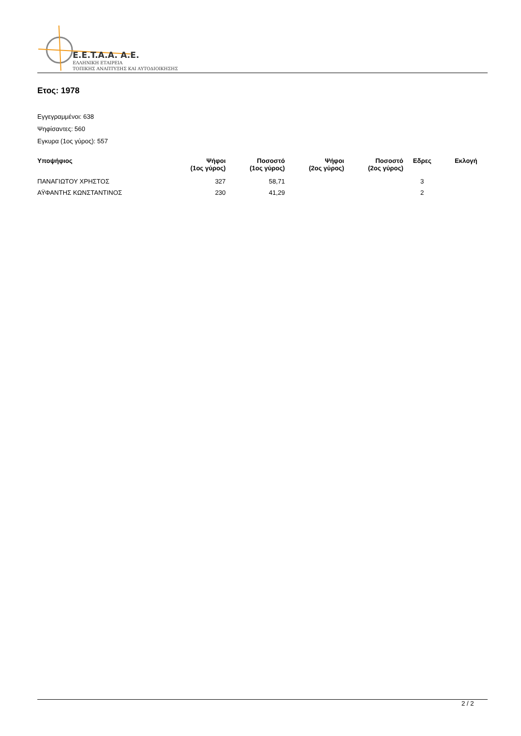E.E.T.A.A. A.E.
ΕΛΛΗΝΙΚΗ ΕΤΑΙΡΕΙΑ
ΤΟΠΙΚΗΣ ΑΝΑΠΤΥΞΗΣ ΚΑΙ ΑΥΤΟΔΙΟΙΚΗΣΗΣ
Ετος: 1978
Εγγεγραμμένοι: 638
Ψηφίσαντες: 560
Εγκυρα (1ος γύρος): 557
| Υποψήφιος | Ψήφοι (1ος γύρος) | Ποσοστό (1ος γύρος) | Ψήφοι (2ος γύρος) | Ποσοστό (2ος γύρος) | Εδρες | Εκλογή |
| --- | --- | --- | --- | --- | --- | --- |
| ΠΑΝΑΓΙΩΤΟΥ ΧΡΗΣΤΟΣ | 327 | 58,71 | | | 3 | |
| ΑΫΦΑΝΤΗΣ ΚΩΝΣΤΑΝΤΙΝΟΣ | 230 | 41,29 | | | 2 | |
2 / 2